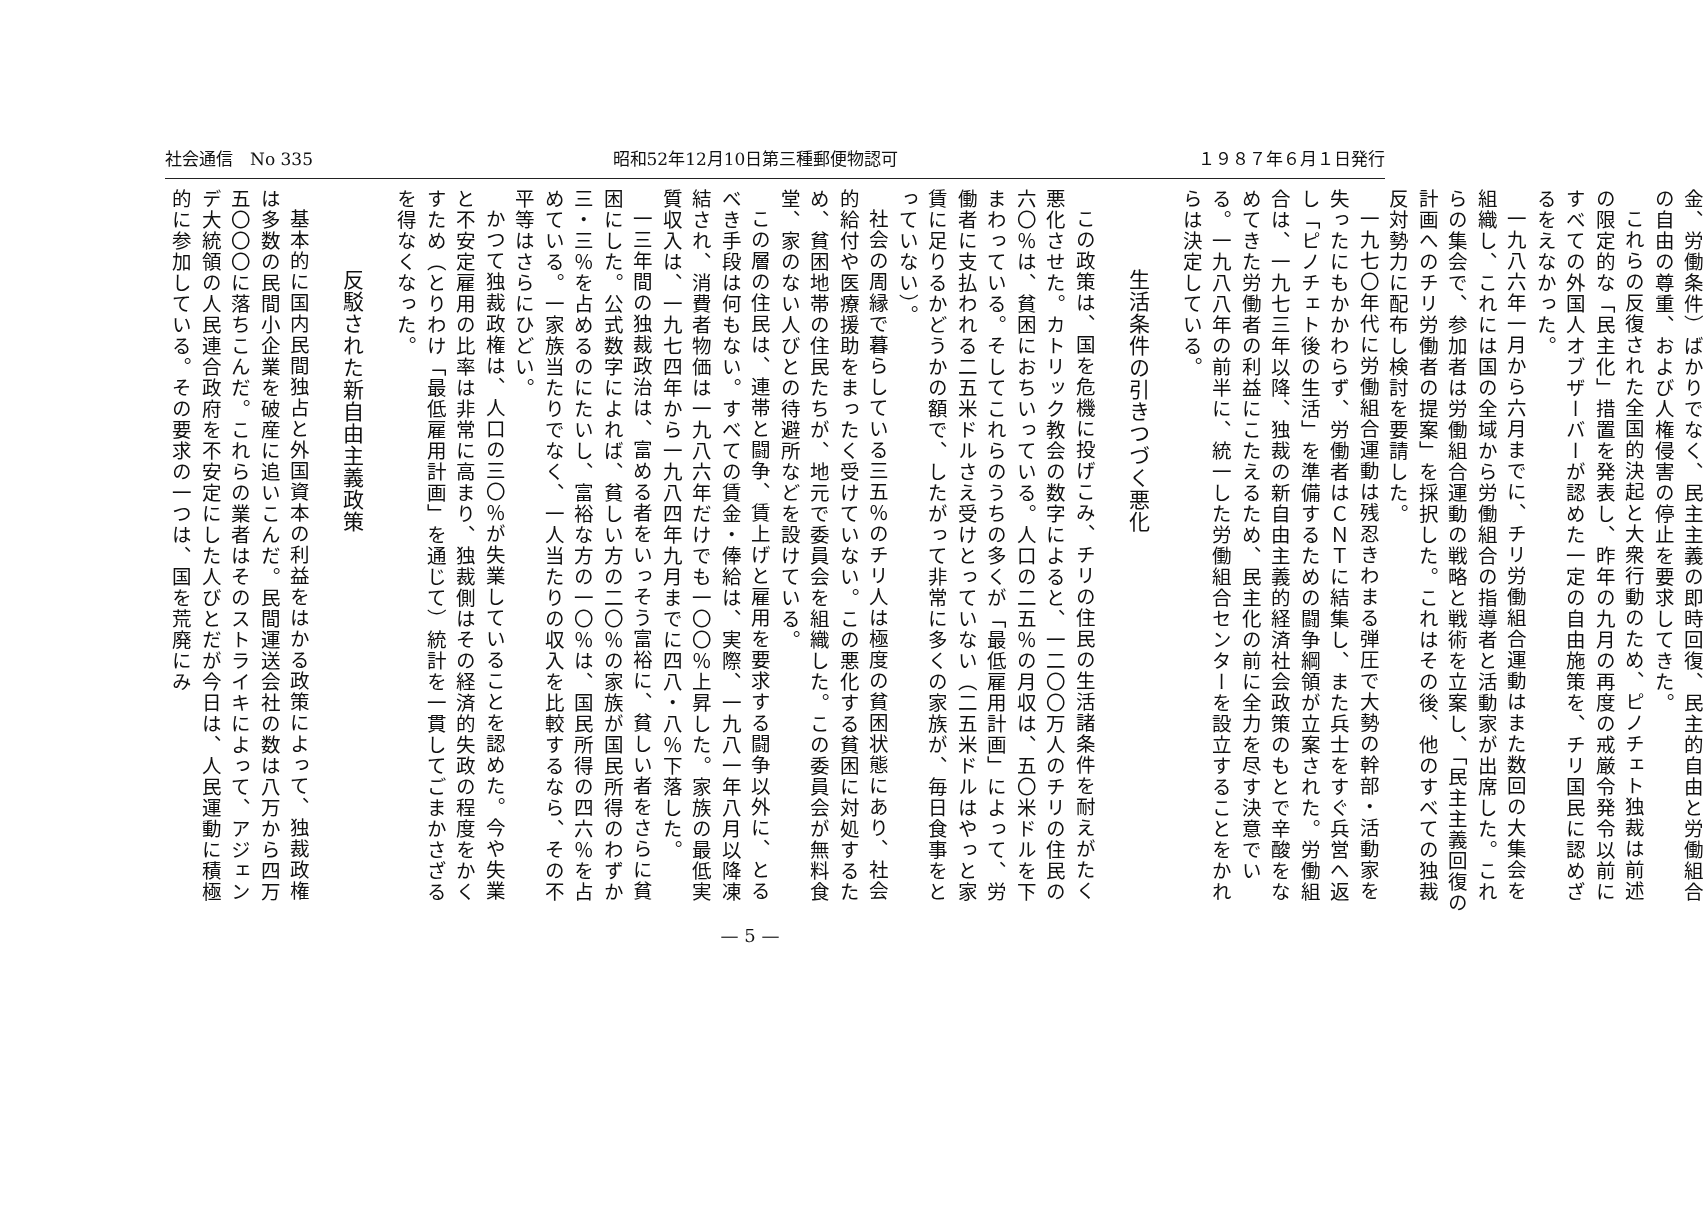社会通信　No 335 昭和52年12月10日第三種郵便物認可 １９８７年６月１日発行
金、労働条件）ばかりでなく、民主主義の即時回復、民主的自由と労働組合の自由の尊重、および人権侵害の停止を要求してきた。
これらの反復された全国的決起と大衆行動のため、ピノチェト独裁は前述の限定的な「民主化」措置を発表し、昨年の九月の再度の戒厳令発令以前にすべての外国人オブザーバーが認めた一定の自由施策を、チリ国民に認めざるをえなかった。
一九八六年一月から六月までに、チリ労働組合運動はまた数回の大集会を組織し、これには国の全域から労働組合の指導者と活動家が出席した。これらの集会で、参加者は労働組合運動の戦略と戦術を立案し、「民主主義回復の計画へのチリ労働者の提案」を採択した。これはその後、他のすべての独裁反対勢力に配布し検討を要請した。
一九七〇年代に労働組合運動は残忍きわまる弾圧で大勢の幹部・活動家を失ったにもかかわらず、労働者はＣＮＴに結集し、また兵士をすぐ兵営へ返し「ピノチェト後の生活」を準備するための闘争綱領が立案された。労働組合は、一九七三年以降、独裁の新自由主義的経済社会政策のもとで辛酸をなめてきた労働者の利益にこたえるため、民主化の前に全力を尽す決意でいる。一九八八年の前半に、統一した労働組合センターを設立することをかれらは決定している。
生活条件の引きつづく悪化
この政策は、国を危機に投げこみ、チリの住民の生活諸条件を耐えがたく悪化させた。カトリック教会の数字によると、一二〇〇万人のチリの住民の六〇％は、貧困におちいっている。人口の二五％の月収は、五〇米ドルを下まわっている。そしてこれらのうちの多くが「最低雇用計画」によって、労働者に支払われる二五米ドルさえ受けとっていない（二五米ドルはやっと家賃に足りるかどうかの額で、したがって非常に多くの家族が、毎日食事をとっていない）。
社会の周縁で暮らしている三五％のチリ人は極度の貧困状態にあり、社会的給付や医療援助をまったく受けていない。この悪化する貧困に対処するため、貧困地帯の住民たちが、地元で委員会を組織した。この委員会が無料食堂、家のない人びとの待避所などを設けている。
この層の住民は、連帯と闘争、賃上げと雇用を要求する闘争以外に、とるべき手段は何もない。すべての賃金・俸給は、実際、一九八一年八月以降凍結され、消費者物価は一九八六年だけでも一〇〇％上昇した。家族の最低実質収入は、一九七四年から一九八四年九月までに四八・八％下落した。
一三年間の独裁政治は、富める者をいっそう富裕に、貧しい者をさらに貧困にした。公式数字によれば、貧しい方の二〇％の家族が国民所得のわずか三・三％を占めるのにたいし、富裕な方の一〇％は、国民所得の四六％を占めている。一家族当たりでなく、一人当たりの収入を比較するなら、その不平等はさらにひどい。
かつて独裁政権は、人口の三〇％が失業していることを認めた。今や失業と不安定雇用の比率は非常に高まり、独裁側はその経済的失政の程度をかくすため（とりわけ「最低雇用計画」を通じて）統計を一貫してごまかさざるを得なくなった。
反駁された新自由主義政策
基本的に国内民間独占と外国資本の利益をはかる政策によって、独裁政権は多数の民間小企業を破産に追いこんだ。民間運送会社の数は八万から四万五〇〇〇に落ちこんだ。これらの業者はそのストライキによって、アジェンデ大統領の人民連合政府を不安定にした人びとだが今日は、人民運動に積極的に参加している。その要求の一つは、国を荒廃にみ
— 5 —